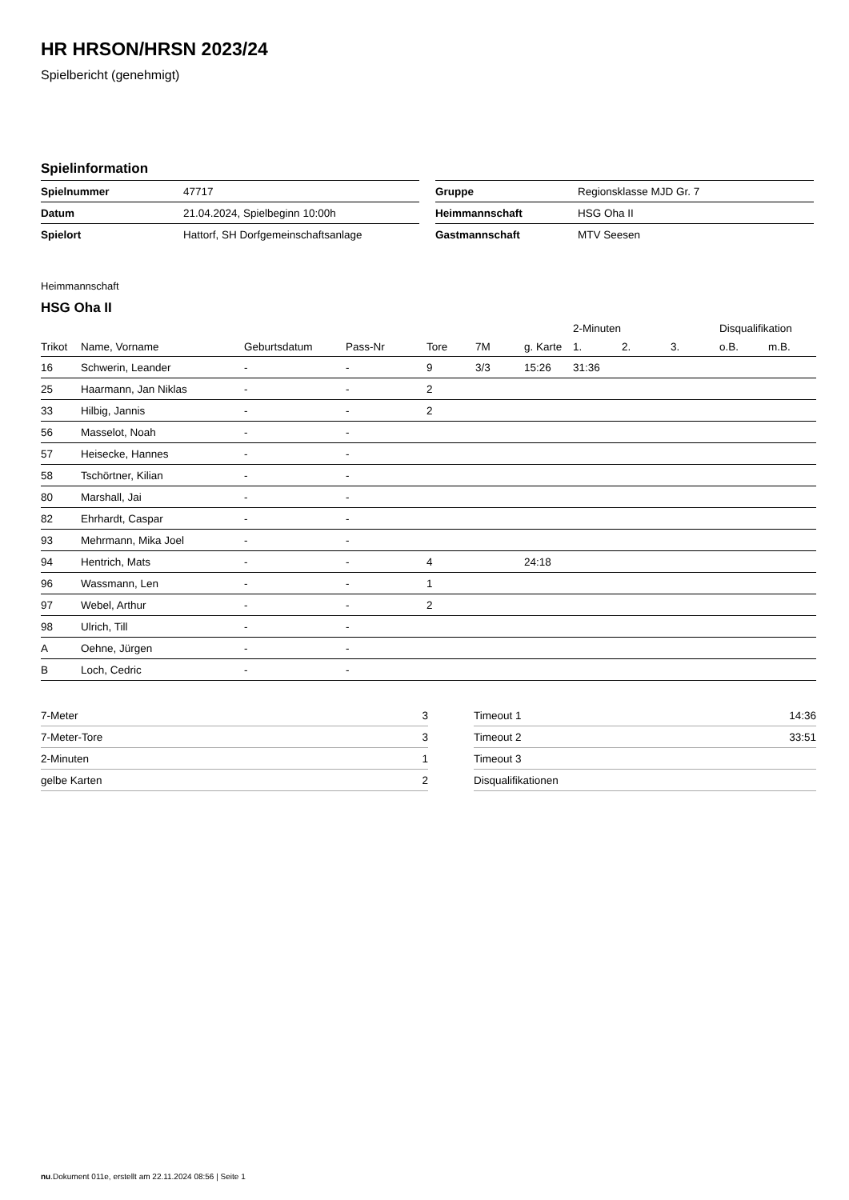HR HRSON/HRSN 2023/24
Spielbericht (genehmigt)
Spielinformation
| Spielnummer | 47717 |
| Datum | 21.04.2024, Spielbeginn 10:00h |
| Spielort | Hattorf, SH Dorfgemeinschaftsanlage |
| Gruppe | Regionsklasse MJD Gr. 7 |
| Heimmannschaft | HSG Oha II |
| Gastmannschaft | MTV Seesen |
Heimmannschaft
HSG Oha II
| | | | | | | | 2-Minuten | | | Disqualifikation | |
| --- | --- | --- | --- | --- | --- | --- | --- | --- | --- | --- | --- |
| Trikot | Name, Vorname | Geburtsdatum | Pass-Nr | Tore | 7M | g. Karte | 1. | 2. | 3. | o.B. | m.B. |
| 16 | Schwerin, Leander | - | - | 9 | 3/3 | 15:26 | 31:36 | | | | |
| 25 | Haarmann, Jan Niklas | - | - | 2 | | | | | | | |
| 33 | Hilbig, Jannis | - | - | 2 | | | | | | | |
| 56 | Masselot, Noah | - | - | | | | | | | | |
| 57 | Heisecke, Hannes | - | - | | | | | | | | |
| 58 | Tschörtner, Kilian | - | - | | | | | | | | |
| 80 | Marshall, Jai | - | - | | | | | | | | |
| 82 | Ehrhardt, Caspar | - | - | | | | | | | | |
| 93 | Mehrmann, Mika Joel | - | - | | | | | | | | |
| 94 | Hentrich, Mats | - | - | 4 | | 24:18 | | | | | |
| 96 | Wassmann, Len | - | - | 1 | | | | | | | |
| 97 | Webel, Arthur | - | - | 2 | | | | | | | |
| 98 | Ulrich, Till | - | - | | | | | | | | |
| A | Oehne, Jürgen | - | - | | | | | | | | |
| B | Loch, Cedric | - | - | | | | | | | | |
| 7-Meter | 3 |
| 7-Meter-Tore | 3 |
| 2-Minuten | 1 |
| gelbe Karten | 2 |
| Timeout 1 | 14:36 |
| Timeout 2 | 33:51 |
| Timeout 3 | |
| Disqualifikationen | |
nu.Dokument 011e, erstellt am 22.11.2024 08:56 | Seite 1